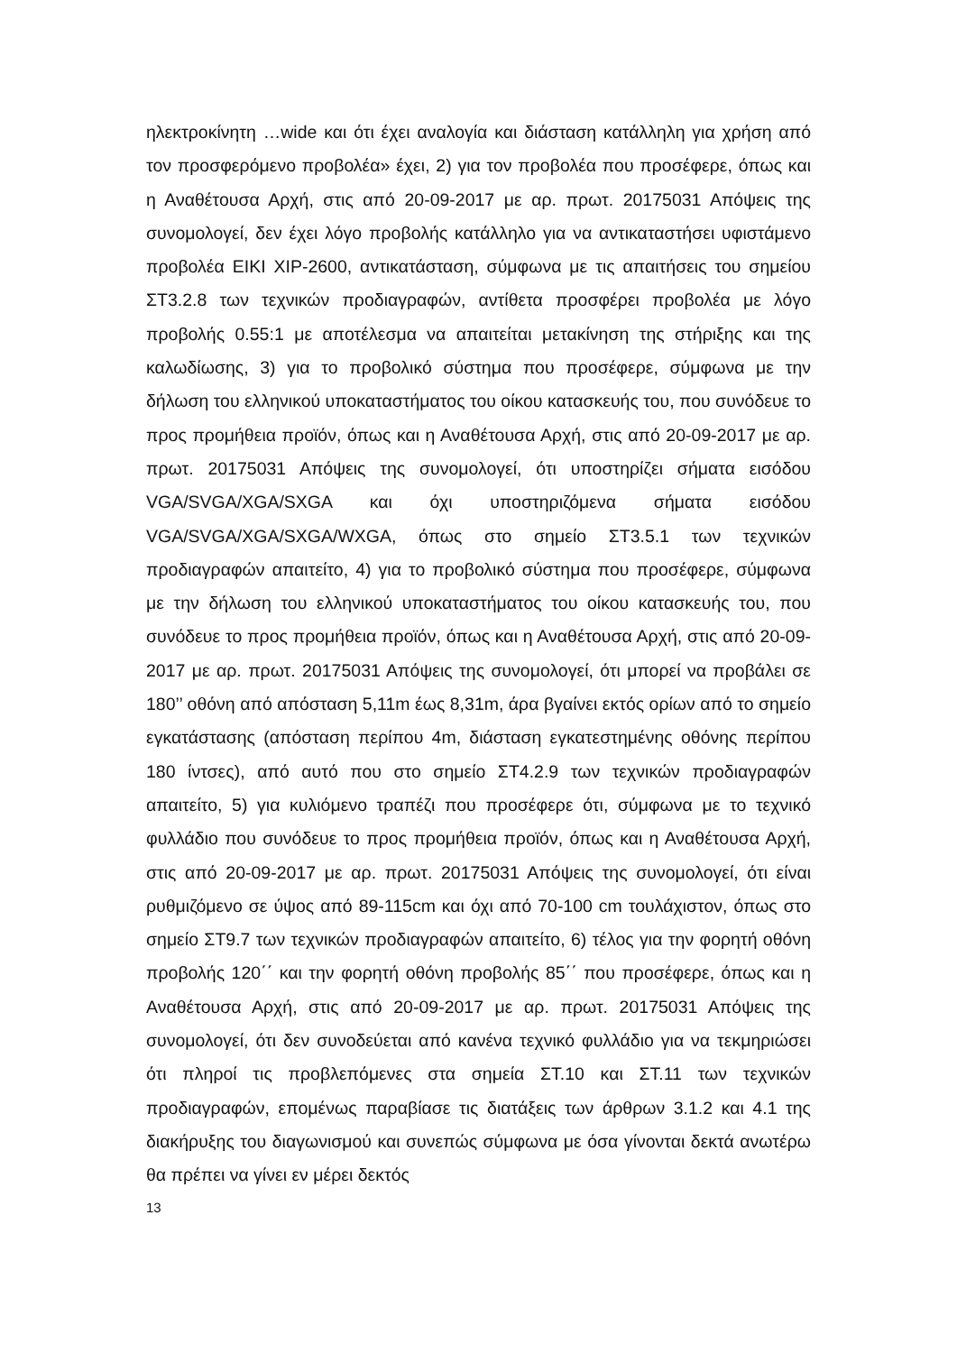ηλεκτροκίνητη …wide και ότι έχει αναλογία και διάσταση κατάλληλη για χρήση από τον προσφερόμενο προβολέα» έχει, 2) για τον προβολέα που προσέφερε, όπως και η Αναθέτουσα Αρχή, στις από 20-09-2017 με αρ. πρωτ. 20175031 Απόψεις της συνομολογεί, δεν έχει λόγο προβολής κατάλληλο για να αντικαταστήσει υφιστάμενο προβολέα EIKI XIP-2600, αντικατάσταση, σύμφωνα με τις απαιτήσεις του σημείου ΣΤ3.2.8 των τεχνικών προδιαγραφών, αντίθετα προσφέρει προβολέα με λόγο προβολής 0.55:1 με αποτέλεσμα να απαιτείται μετακίνηση της στήριξης και της καλωδίωσης, 3) για το προβολικό σύστημα που προσέφερε, σύμφωνα με την δήλωση του ελληνικού υποκαταστήματος του οίκου κατασκευής του, που συνόδευε το προς προμήθεια προϊόν, όπως και η Αναθέτουσα Αρχή, στις από 20-09-2017 με αρ. πρωτ. 20175031 Απόψεις της συνομολογεί, ότι υποστηρίζει σήματα εισόδου VGA/SVGA/XGA/SXGA και όχι υποστηριζόμενα σήματα εισόδου VGA/SVGA/XGA/SXGA/WXGA, όπως στο σημείο ΣΤ3.5.1 των τεχνικών προδιαγραφών απαιτείτο, 4) για το προβολικό σύστημα που προσέφερε, σύμφωνα με την δήλωση του ελληνικού υποκαταστήματος του οίκου κατασκευής του, που συνόδευε το προς προμήθεια προϊόν, όπως και η Αναθέτουσα Αρχή, στις από 20-09-2017 με αρ. πρωτ. 20175031 Απόψεις της συνομολογεί, ότι μπορεί να προβάλει σε 180’’ οθόνη από απόσταση 5,11m έως 8,31m, άρα βγαίνει εκτός ορίων από το σημείο εγκατάστασης (απόσταση περίπου 4m, διάσταση εγκατεστημένης οθόνης περίπου 180 ίντσες), από αυτό που στο σημείο ΣΤ4.2.9 των τεχνικών προδιαγραφών απαιτείτο, 5) για κυλιόμενο τραπέζι που προσέφερε ότι, σύμφωνα με το τεχνικό φυλλάδιο που συνόδευε το προς προμήθεια προϊόν, όπως και η Αναθέτουσα Αρχή, στις από 20-09-2017 με αρ. πρωτ. 20175031 Απόψεις της συνομολογεί, ότι είναι ρυθμιζόμενο σε ύψος από 89-115cm και όχι από 70-100 cm τουλάχιστον, όπως στο σημείο ΣΤ9.7 των τεχνικών προδιαγραφών απαιτείτο, 6) τέλος για την φορητή οθόνη προβολής 120΄΄ και την φορητή οθόνη προβολής 85΄΄ που προσέφερε, όπως και η Αναθέτουσα Αρχή, στις από 20-09-2017 με αρ. πρωτ. 20175031 Απόψεις της συνομολογεί, ότι δεν συνοδεύεται από κανένα τεχνικό φυλλάδιο για να τεκμηριώσει ότι πληροί τις προβλεπόμενες στα σημεία ΣΤ.10 και ΣΤ.11 των τεχνικών προδιαγραφών, επομένως παραβίασε τις διατάξεις των άρθρων 3.1.2 και 4.1 της διακήρυξης του διαγωνισμού και συνεπώς σύμφωνα με όσα γίνονται δεκτά ανωτέρω θα πρέπει να γίνει εν μέρει δεκτός
13